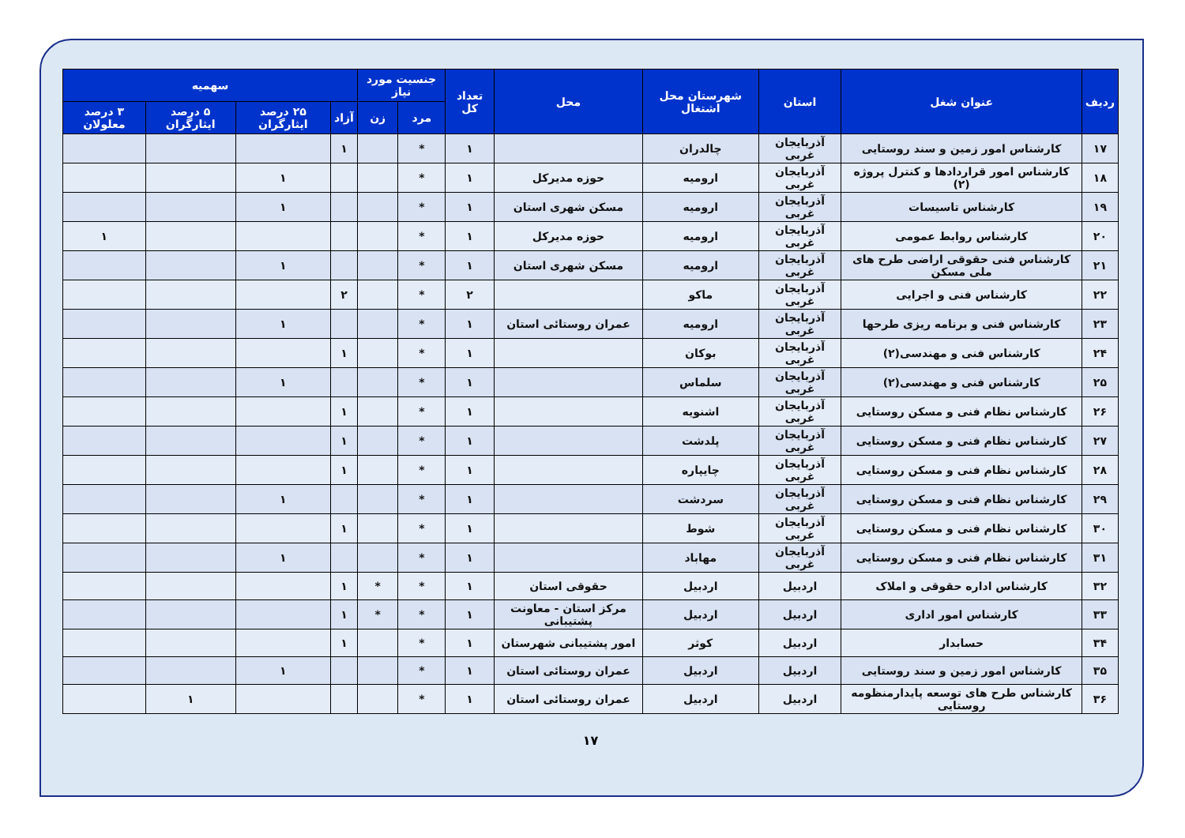| ردیف | عنوان شغل | استان | شهرستان محل اشتغال | محل | تعداد کل | جنسیت مورد نیاز | | سهمیه | | | |
| --- | --- | --- | --- | --- | --- | --- | --- | --- | --- | --- | --- |
| | | | | | | مرد | زن | آزاد | ۲۵ درصد ایثارگران | ۵ درصد ایثارگران | ۳ درصد معلولان |
| ۱۷ | کارشناس امور زمین و سند روستایی | آذربایجان غربی | چالدران | | ۱ | * | | ۱ | | | |
| ۱۸ | کارشناس امور قراردادها و کنترل پروژه (۲) | آذربایجان غربی | ارومیه | حوزه مدیرکل | ۱ | * | | | ۱ | | |
| ۱۹ | کارشناس تاسیسات | آذربایجان غربی | ارومیه | مسکن شهری استان | ۱ | * | | | ۱ | | |
| ۲۰ | کارشناس روابط عمومی | آذربایجان غربی | ارومیه | حوزه مدیرکل | ۱ | * | | | | | ۱ |
| ۲۱ | کارشناس فنی حقوقی اراضی طرح های ملی مسکن | آذربایجان غربی | ارومیه | مسکن شهری استان | ۱ | * | | | ۱ | | |
| ۲۲ | کارشناس فنی و اجرایی | آذربایجان غربی | ماکو | | ۲ | * | | ۲ | | | |
| ۲۳ | کارشناس فنی و برنامه ریزی طرحها | آذربایجان غربی | ارومیه | عمران روستائی استان | ۱ | * | | | ۱ | | |
| ۲۴ | کارشناس فنی و مهندسی(۲) | آذربایجان غربی | بوکان | | ۱ | * | | ۱ | | | |
| ۲۵ | کارشناس فنی و مهندسی(۲) | آذربایجان غربی | سلماس | | ۱ | * | | | ۱ | | |
| ۲۶ | کارشناس نظام فنی و مسکن روستایی | آذربایجان غربی | اشنویه | | ۱ | * | | ۱ | | | |
| ۲۷ | کارشناس نظام فنی و مسکن روستایی | آذربایجان غربی | پلدشت | | ۱ | * | | ۱ | | | |
| ۲۸ | کارشناس نظام فنی و مسکن روستایی | آذربایجان غربی | چایپاره | | ۱ | * | | ۱ | | | |
| ۲۹ | کارشناس نظام فنی و مسکن روستایی | آذربایجان غربی | سردشت | | ۱ | * | | | ۱ | | |
| ۳۰ | کارشناس نظام فنی و مسکن روستایی | آذربایجان غربی | شوط | | ۱ | * | | ۱ | | | |
| ۳۱ | کارشناس نظام فنی و مسکن روستایی | آذربایجان غربی | مهاباد | | ۱ | * | | | ۱ | | |
| ۳۲ | کارشناس اداره حقوقی و املاک | اردبیل | اردبیل | حقوقی استان | ۱ | * | * | ۱ | | | |
| ۳۳ | کارشناس امور اداری | اردبیل | اردبیل | مرکز استان - معاونت پشتیبانی | ۱ | * | * | ۱ | | | |
| ۳۴ | حسابدار | اردبیل | کوثر | امور پشتیبانی شهرستان | ۱ | * | | ۱ | | | |
| ۳۵ | کارشناس امور زمین و سند روستایی | اردبیل | اردبیل | عمران روستائی استان | ۱ | * | | | ۱ | | |
| ۳۶ | کارشناس طرح های توسعه پایدارمنظومه روستایی | اردبیل | اردبیل | عمران روستائی استان | ۱ | * | | | | ۱ | |
۱۷